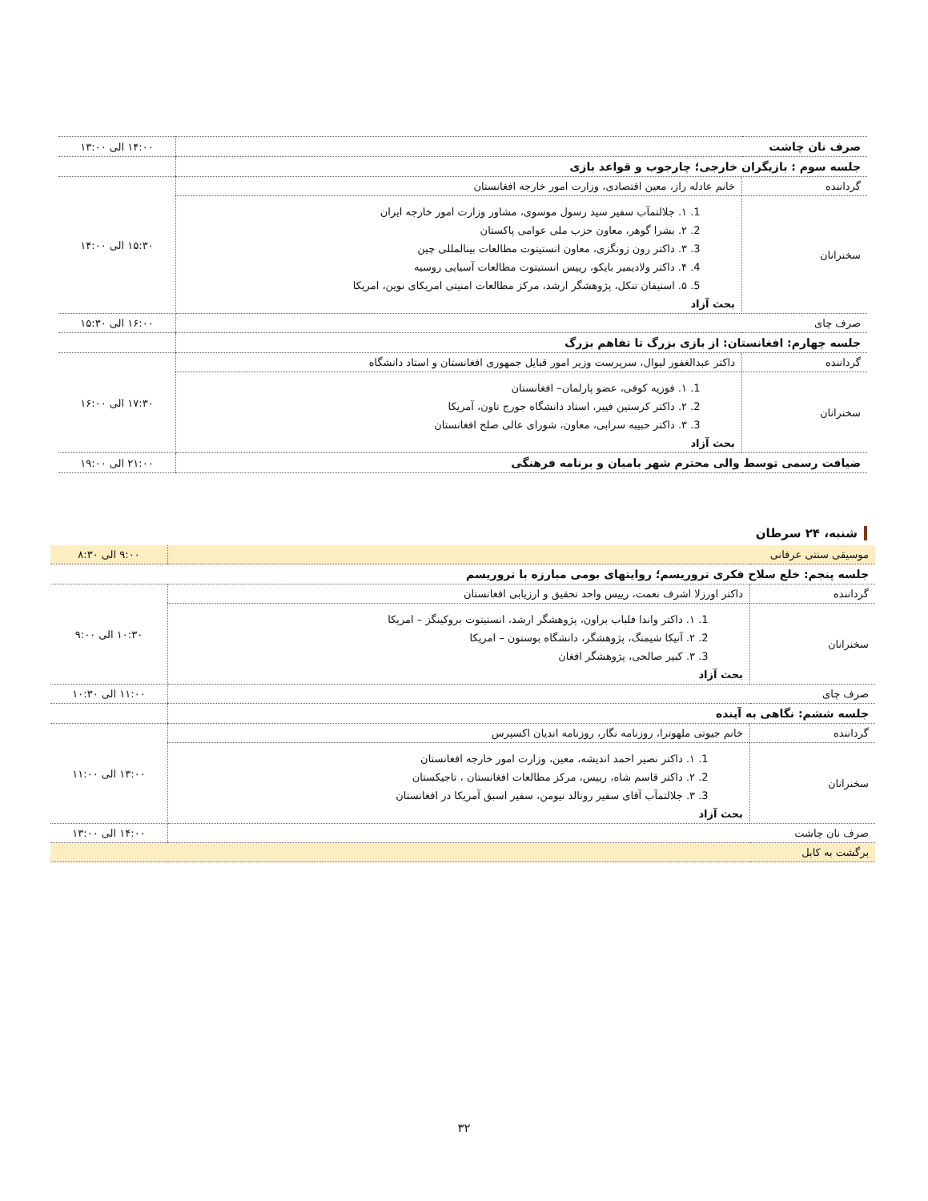| صرف نان چاشت | | ۱۴:۰۰ الی ۱۳:۰۰ |
| جلسه سوم : بازیگران خارجی؛ چارجوب و قواعد بازی | | |
| گرداننده | خانم عادله راز، معین اقتصادی، وزارت امور خارجه افغانستان | ۱۵:۳۰ الی ۱۴:۰۰ |
| سخنرانان | 1. ۱. جلالتمآب سفیر سید رسول موسوی، مشاور وزارت امور خارجه ایران 2. ۲. بشرا گوهر، معاون حزب ملی عوامی پاکستان 3. ۳. داکتر رون زونگزی، معاون انستیتوت مطالعات بینالمللی چین 4. ۴. داکتر ولادیمیر بایکو، رییس انستیتوت مطالعات آسیایی روسیه 5. ۵. استیفان تنکل، پژوهشگر ارشد، مرکز مطالعات امنیتی امریکای نوین، امریکا بحث آزاد | |
| صرف چای | | ۱۶:۰۰ الی ۱۵:۳۰ |
| جلسه چهارم: افغانستان: از بازی بزرگ تا تفاهم بزرگ | | |
| گرداننده | داکتر عبدالغفور لیوال، سرپرست وزیر امور قبایل جمهوری افغانستان و استاد دانشگاه | ۱۷:۳۰ الی ۱۶:۰۰ |
| سخنرانان | 1. ۱. فوزیه کوفی، عضو پارلمان– افغانستان 2. ۲. داکتر کرستین فییر، استاد دانشگاه جورج تاون، آمریکا 3. ۳. داکتر حبیبه سرابی، معاون، شورای عالی صلح افغانستان بحث آزاد | |
| ضیافت رسمی توسط والی محترم شهر بامیان و برنامه فرهنگی | | ۲۱:۰۰ الی ۱۹:۰۰ |
شنبه، ۲۴ سرطان
| موسیقی سنتی عرفانی | | ۹:۰۰ الی ۸:۳۰ |
| جلسه پنجم: خلع سلاح فکری تروریسم؛ روایتهای بومی مبارزه با تروریسم | | |
| گرداننده | داکتر اورزلا اشرف نعمت، رییس واحد تحقیق و ارزیابی افغانستان | ۱۰:۳۰ الی ۹:۰۰ |
| سخنرانان | 1. ۱. داکتر واندا فلباب براون، پژوهشگر ارشد، انستیتوت بروکینگز – امریکا 2. ۲. آنیکا شیمنگ، پژوهشگر، دانشگاه بوستون – امریکا 3. ۳. کبیر صالحی، پژوهشگر افغان بحث آزاد | |
| صرف چای | | ۱۱:۰۰ الی ۱۰:۳۰ |
| جلسه ششم: نگاهی به آینده | | |
| گرداننده | خانم جیوتی ملهوترا، روزنامه نگار، روزنامه اندیان اکسپرس | ۱۳:۰۰ الی ۱۱:۰۰ |
| سخنرانان | 1. ۱. داکتر نصیر احمد اندیشه، معین، وزارت امور خارجه افغانستان 2. ۲. داکتر قاسم شاه، رییس، مرکز مطالعات افغانستان ، تاجیکستان 3. ۳. جلالتمآب آقای سفیر رونالد نیومن، سفیر اسبق آمریکا در افغانستان بحث آزاد | |
| صرف نان چاشت | | ۱۴:۰۰ الی ۱۳:۰۰ |
| برگشت به کابل | | |
۳۲